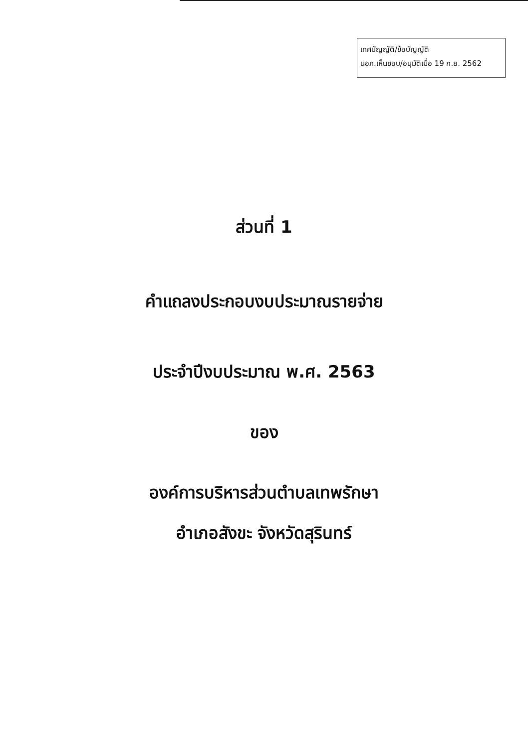เทศบัญญัติ/ข้อบัญญัติ
นอภ.เห็นชอบ/อนุมัติเมื่อ 19 ก.ย. 2562
ส่วนที่ 1
คำแถลงประกอบงบประมาณรายจ่าย
ประจำปีงบประมาณ พ.ศ. 2563
ของ
องค์การบริหารส่วนตำบลเทพรักษา
อำเภอสังขะ จังหวัดสุรินทร์